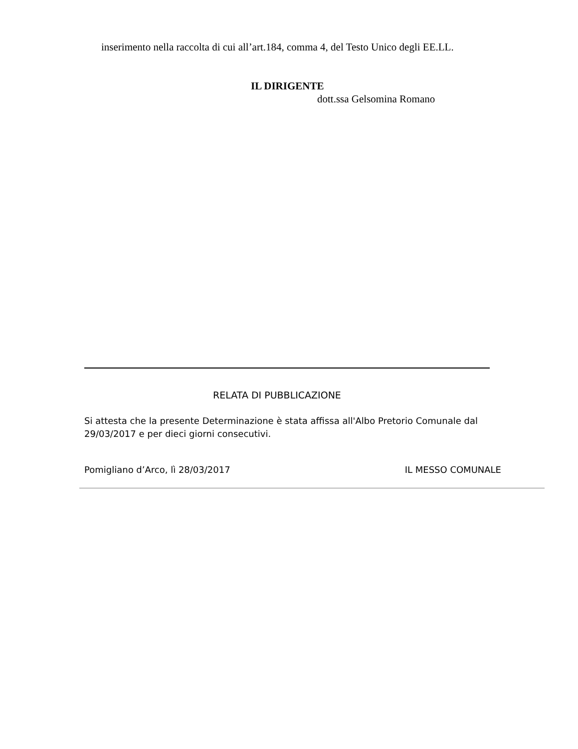inserimento nella raccolta di cui all’art.184, comma 4, del Testo Unico degli EE.LL.
IL DIRIGENTE
dott.ssa Gelsomina Romano
RELATA DI PUBBLICAZIONE
Si attesta che la presente Determinazione è stata affissa all'Albo Pretorio Comunale dal 29/03/2017 e per dieci giorni consecutivi.
Pomigliano d’Arco, lì 28/03/2017 IL MESSO COMUNALE